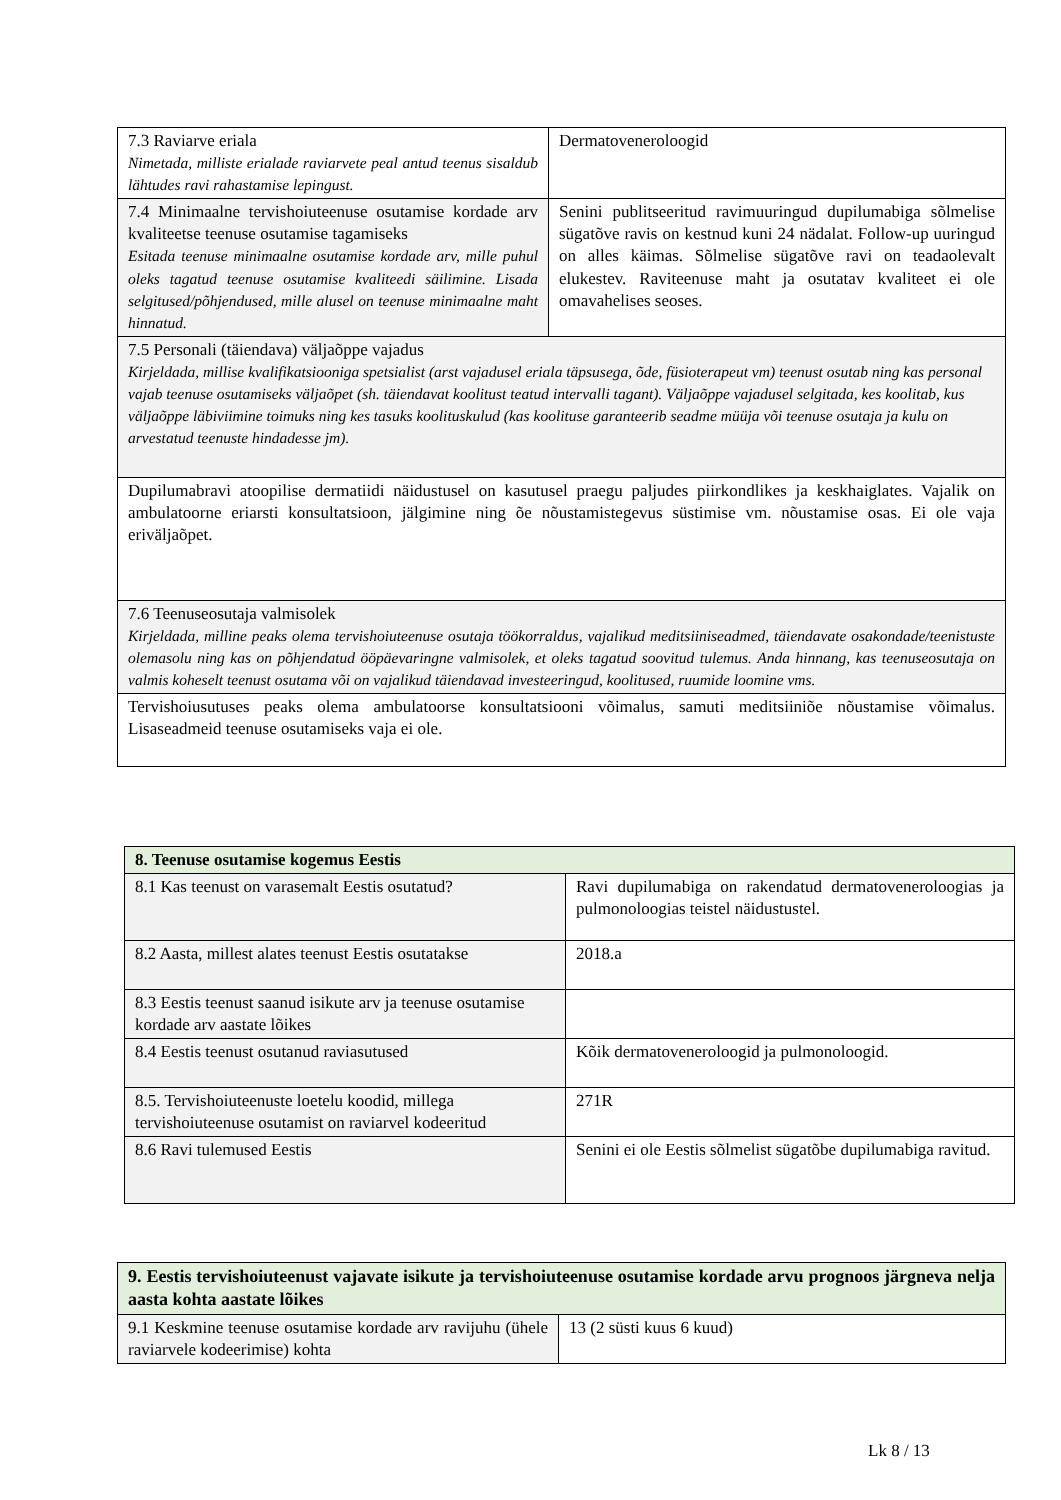| 7.3 Raviarve eriala Nimetada, milliste erialade raviarvete peal antud teenus sisaldub lähtudes ravi rahastamise lepingust. | Dermatoveneroloogid |
| 7.4 Minimaalne tervishoiuteenuse osutamise kordade arv kvaliteetse teenuse osutamise tagamiseks Esitada teenuse minimaalne osutamise kordade arv, mille puhul oleks tagatud teenuse osutamise kvaliteedi säilimine. Lisada selgitused/põhjendused, mille alusel on teenuse minimaalne maht hinnatud. | Senini publitseeritud ravimuuringud dupilumabiga sõlmelise sügatõve ravis on kestnud kuni 24 nädalat. Follow-up uuringud on alles käimas. Sõlmelise sügatõve ravi on teadaolevalt elukestev. Raviteenuse maht ja osutatav kvaliteet ei ole omavahelises seoses. |
| 7.5 Personali (täiendava) väljaõppe vajadus Kirjeldada, millise kvalifikatsiooniga spetsialist (arst vajadusel eriala täpsusega, õde, füsioterapeut vm) teenust osutab ning kas personal vajab teenuse osutamiseks väljaõpet (sh. täiendavat koolitust teatud intervalli tagant). Väljaõppe vajadusel selgitada, kes koolitab, kus väljaõppe läbiviimine toimuks ning kes tasuks koolituskulud (kas koolituse garanteerib seadme müüja või teenuse osutaja ja kulu on arvestatud teenuste hindadesse jm). | |
| Dupilumabravi atoopilise dermatiidi näidustusel on kasutusel praegu paljudes piirkondlikes ja keskhaiglates. Vajalik on ambulatoorne eriarsti konsultatsioon, jälgimine ning õe nõustamistegevus süstimise vm. nõustamise osas. Ei ole vaja eriväljaõpet. | |
| 7.6 Teenuseosutaja valmisolek Kirjeldada, milline peaks olema tervishoiuteenuse osutaja töökorraldus, vajalikud meditsiiniseadmed, täiendavate osakondade/teenistuste olemasolu ning kas on põhjendatud ööpäevaringne valmisolek, et oleks tagatud soovitud tulemus. Anda hinnang, kas teenuseosutaja on valmis koheselt teenust osutama või on vajalikud täiendavad investeeringud, koolitused, ruumide loomine vms. | |
| Tervishoiusutuses peaks olema ambulatoorse konsultatsiooni võimalus, samuti meditsiiniõe nõustamise võimalus. Lisaseadmeid teenuse osutamiseks vaja ei ole. | |
| 8. Teenuse osutamise kogemus Eestis | |
| 8.1 Kas teenust on varasemalt Eestis osutatud? | Ravi dupilumabiga on rakendatud dermatoveneroloogias ja pulmonoloogias teistel näidustustel. |
| 8.2 Aasta, millest alates teenust Eestis osutatakse | 2018.a |
| 8.3 Eestis teenust saanud isikute arv ja teenuse osutamise kordade arv aastate lõikes | |
| 8.4 Eestis teenust osutanud raviasutused | Kõik dermatoveneroloogid ja pulmonoloogid. |
| 8.5. Tervishoiuteenuste loetelu koodid, millega tervishoiuteenuse osutamist on raviarvel kodeeritud | 271R |
| 8.6 Ravi tulemused Eestis | Senini ei ole Eestis sõlmelist sügatõbe dupilumabiga ravitud. |
| 9. Eestis tervishoiuteenust vajavate isikute ja tervishoiuteenuse osutamise kordade arvu prognoos järgneva nelja aasta kohta aastate lõikes | |
| 9.1 Keskmine teenuse osutamise kordade arv ravijuhu (ühele raviarvele kodeerimise) kohta | 13 (2 süsti kuus 6 kuud) |
Lk 8 / 13